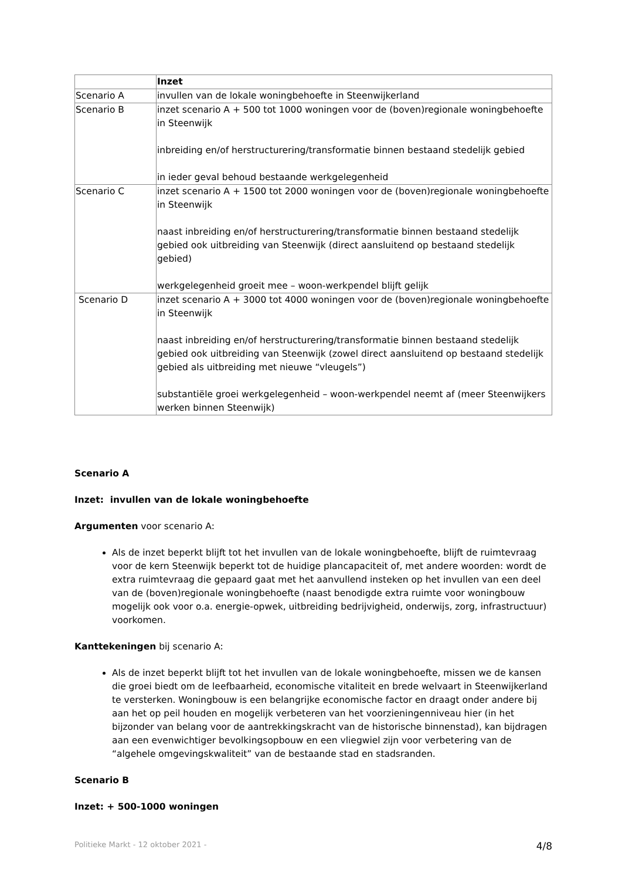| | Inzet |
| --- | --- |
| Scenario A | invullen van de lokale woningbehoefte in Steenwijkerland |
| Scenario B | inzet scenario A + 500 tot 1000 woningen voor de (boven)regionale woningbehoefte in Steenwijk inbreiding en/of herstructurering/transformatie binnen bestaand stedelijk gebied in ieder geval behoud bestaande werkgelegenheid |
| Scenario C | inzet scenario A + 1500 tot 2000 woningen voor de (boven)regionale woningbehoefte in Steenwijk naast inbreiding en/of herstructurering/transformatie binnen bestaand stedelijk gebied ook uitbreiding van Steenwijk (direct aansluitend op bestaand stedelijk gebied) werkgelegenheid groeit mee – woon-werkpendel blijft gelijk |
| Scenario D | inzet scenario A + 3000 tot 4000 woningen voor de (boven)regionale woningbehoefte in Steenwijk naast inbreiding en/of herstructurering/transformatie binnen bestaand stedelijk gebied ook uitbreiding van Steenwijk (zowel direct aansluitend op bestaand stedelijk gebied als uitbreiding met nieuwe “vleugels”) substantiële groei werkgelegenheid – woon-werkpendel neemt af (meer Steenwijkers werken binnen Steenwijk) |
Scenario A
Inzet: invullen van de lokale woningbehoefte
Argumenten voor scenario A:
Als de inzet beperkt blijft tot het invullen van de lokale woningbehoefte, blijft de ruimtevraag voor de kern Steenwijk beperkt tot de huidige plancapaciteit of, met andere woorden: wordt de extra ruimtevraag die gepaard gaat met het aanvullend insteken op het invullen van een deel van de (boven)regionale woningbehoefte (naast benodigde extra ruimte voor woningbouw mogelijk ook voor o.a. energie-opwek, uitbreiding bedrijvigheid, onderwijs, zorg, infrastructuur) voorkomen.
Kanttekeningen bij scenario A:
Als de inzet beperkt blijft tot het invullen van de lokale woningbehoefte, missen we de kansen die groei biedt om de leefbaarheid, economische vitaliteit en brede welvaart in Steenwijkerland te versterken. Woningbouw is een belangrijke economische factor en draagt onder andere bij aan het op peil houden en mogelijk verbeteren van het voorzieningenniveau hier (in het bijzonder van belang voor de aantrekkingskracht van de historische binnenstad), kan bijdragen aan een evenwichtiger bevolkingsopbouw en een vliegwiel zijn voor verbetering van de “algehele omgevingskwaliteit” van de bestaande stad en stadsranden.
Scenario B
Inzet: + 500-1000 woningen
Politieke Markt - 12 oktober 2021 - 4/8